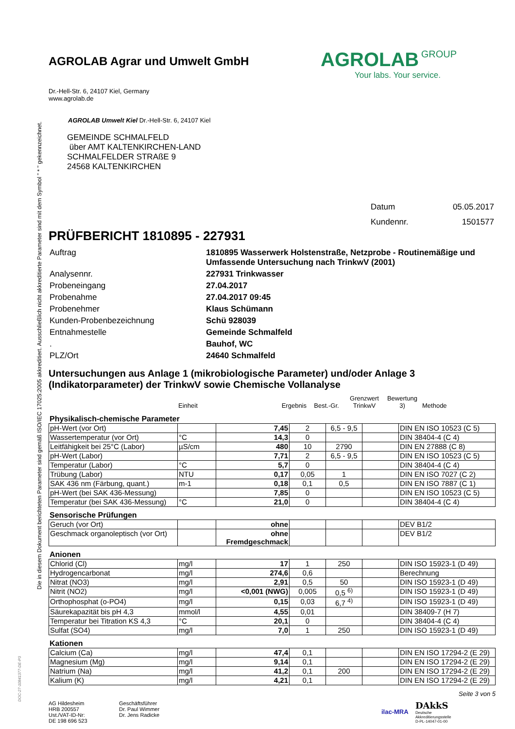Die in diesem Dokument berichteten Parameter sind gemäß ISO/IEC 17025:2005 akkreditiert. Ausschließlich nicht akkreditierte Parameter sind mit dem Symbol " * " gekennzeichnet.
DOC-27-10841377-DE-P3
AGROLAB Agrar und Umwelt GmbH
Dr.-Hell-Str. 6, 24107 Kiel, Germany
www.agrolab.de
AGROLAB GROUP
Your labs. Your service.
AGROLAB Umwelt Kiel Dr.-Hell-Str. 6, 24107 Kiel
GEMEINDE SCHMALFELD
über AMT KALTENKIRCHEN-LAND
SCHMALFELDER STRAßE 9
24568 KALTENKIRCHEN
| Datum | 05.05.2017 |
| Kundennr. | 1501577 |
PRÜFBERICHT 1810895 - 227931
| Auftrag | 1810895 Wasserwerk Holstenstraße, Netzprobe - Routinemäßige und Umfassende Untersuchung nach TrinkwV (2001) |
| Analysennr. | 227931 Trinkwasser |
| Probeneingang | 27.04.2017 |
| Probenahme | 27.04.2017 09:45 |
| Probenehmer | Klaus Schümann |
| Kunden-Probenbezeichnung | Schü 928039 |
| Entnahmestelle | Gemeinde Schmalfeld |
| . | Bauhof, WC |
| PLZ/Ort | 24640 Schmalfeld |
Untersuchungen aus Anlage 1 (mikrobiologische Parameter) und/oder Anlage 3 (Indikatorparameter) der TrinkwV sowie Chemische Vollanalyse
| | Einheit | Ergebnis | Best.-Gr. | Grenzwert TrinkwV | Bewertung 3) | Methode |
Physikalisch-chemische Parameter
| pH-Wert (vor Ort) | | 7,45 | 2 | 6,5 - 9,5 | | DIN EN ISO 10523 (C 5) |
| Wassertemperatur (vor Ort) | °C | 14,3 | 0 | | | DIN 38404-4 (C 4) |
| Leitfähigkeit bei 25°C (Labor) | µS/cm | 480 | 10 | 2790 | | DIN EN 27888 (C 8) |
| pH-Wert (Labor) | | 7,71 | 2 | 6,5 - 9,5 | | DIN EN ISO 10523 (C 5) |
| Temperatur (Labor) | °C | 5,7 | 0 | | | DIN 38404-4 (C 4) |
| Trübung (Labor) | NTU | 0,17 | 0,05 | 1 | | DIN EN ISO 7027 (C 2) |
| SAK 436 nm (Färbung, quant.) | m-1 | 0,18 | 0,1 | 0,5 | | DIN EN ISO 7887 (C 1) |
| pH-Wert (bei SAK 436-Messung) | | 7,85 | 0 | | | DIN EN ISO 10523 (C 5) |
| Temperatur (bei SAK 436-Messung) | °C | 21,0 | 0 | | | DIN 38404-4 (C 4) |
Sensorische Prüfungen
| Geruch (vor Ort) | | ohne | | | | DEV B1/2 |
| Geschmack organoleptisch (vor Ort) | | ohne Fremdgeschmack | | | | DEV B1/2 |
Anionen
| Chlorid (Cl) | mg/l | 17 | 1 | 250 | | DIN ISO 15923-1 (D 49) |
| Hydrogencarbonat | mg/l | 274,6 | 0,6 | | | Berechnung |
| Nitrat (NO3) | mg/l | 2,91 | 0,5 | 50 | | DIN ISO 15923-1 (D 49) |
| Nitrit (NO2) | mg/l | <0,001 (NWG) | 0,005 | 0,5 <sup>6)</sup> | | DIN ISO 15923-1 (D 49) |
| Orthophosphat (o-PO4) | mg/l | 0,15 | 0,03 | 6,7 <sup>4)</sup> | | DIN ISO 15923-1 (D 49) |
| Säurekapazität bis pH 4,3 | mmol/l | 4,55 | 0,01 | | | DIN 38409-7 (H 7) |
| Temperatur bei Titration KS 4,3 | °C | 20,1 | 0 | | | DIN 38404-4 (C 4) |
| Sulfat (SO4) | mg/l | 7,0 | 1 | 250 | | DIN ISO 15923-1 (D 49) |
Kationen
| Calcium (Ca) | mg/l | 47,4 | 0,1 | | | DIN EN ISO 17294-2 (E 29) |
| Magnesium (Mg) | mg/l | 9,14 | 0,1 | | | DIN EN ISO 17294-2 (E 29) |
| Natrium (Na) | mg/l | 41,2 | 0,1 | 200 | | DIN EN ISO 17294-2 (E 29) |
| Kalium (K) | mg/l | 4,21 | 0,1 | | | DIN EN ISO 17294-2 (E 29) |
Seite 3 von 5
AG Hildesheim
HRB 200557
Ust./VAT-ID-Nr:
DE 198 696 523
Geschäftsführer
Dr. Paul Wimmer
Dr. Jens Radicke
ilac-MRA
DAkkS
Deutsche
Akkreditierungsstelle
D-PL-14047-01-00